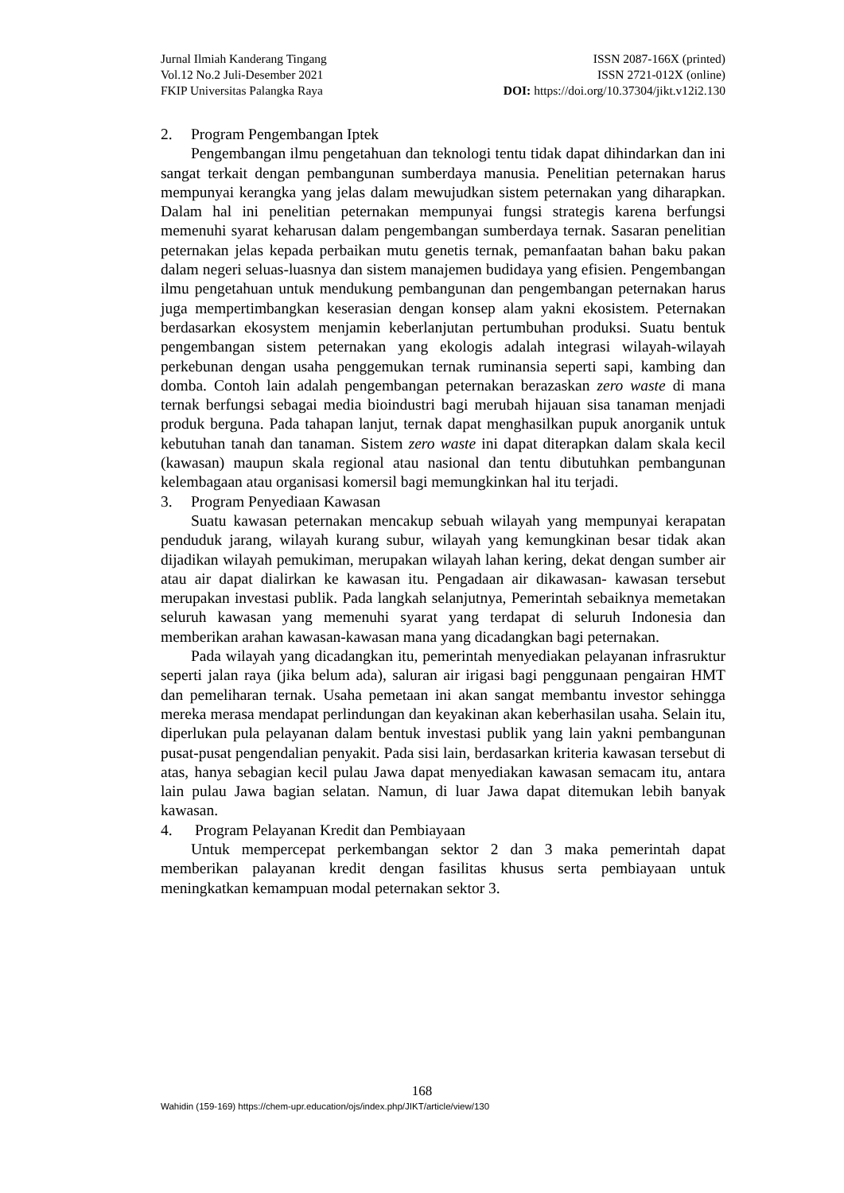Jurnal Ilmiah Kanderang Tingang ISSN 2087-166X (printed)
Vol.12 No.2 Juli-Desember 2021 ISSN 2721-012X (online)
FKIP Universitas Palangka Raya DOI: https://doi.org/10.37304/jikt.v12i2.130
2. Program Pengembangan Iptek
Pengembangan ilmu pengetahuan dan teknologi tentu tidak dapat dihindarkan dan ini sangat terkait dengan pembangunan sumberdaya manusia. Penelitian peternakan harus mempunyai kerangka yang jelas dalam mewujudkan sistem peternakan yang diharapkan. Dalam hal ini penelitian peternakan mempunyai fungsi strategis karena berfungsi memenuhi syarat keharusan dalam pengembangan sumberdaya ternak. Sasaran penelitian peternakan jelas kepada perbaikan mutu genetis ternak, pemanfaatan bahan baku pakan dalam negeri seluas-luasnya dan sistem manajemen budidaya yang efisien. Pengembangan ilmu pengetahuan untuk mendukung pembangunan dan pengembangan peternakan harus juga mempertimbangkan keserasian dengan konsep alam yakni ekosistem. Peternakan berdasarkan ekosystem menjamin keberlanjutan pertumbuhan produksi. Suatu bentuk pengembangan sistem peternakan yang ekologis adalah integrasi wilayah-wilayah perkebunan dengan usaha penggemukan ternak ruminansia seperti sapi, kambing dan domba. Contoh lain adalah pengembangan peternakan berazaskan zero waste di mana ternak berfungsi sebagai media bioindustri bagi merubah hijauan sisa tanaman menjadi produk berguna. Pada tahapan lanjut, ternak dapat menghasilkan pupuk anorganik untuk kebutuhan tanah dan tanaman. Sistem zero waste ini dapat diterapkan dalam skala kecil (kawasan) maupun skala regional atau nasional dan tentu dibutuhkan pembangunan kelembagaan atau organisasi komersil bagi memungkinkan hal itu terjadi.
3. Program Penyediaan Kawasan
Suatu kawasan peternakan mencakup sebuah wilayah yang mempunyai kerapatan penduduk jarang, wilayah kurang subur, wilayah yang kemungkinan besar tidak akan dijadikan wilayah pemukiman, merupakan wilayah lahan kering, dekat dengan sumber air atau air dapat dialirkan ke kawasan itu. Pengadaan air dikawasan- kawasan tersebut merupakan investasi publik. Pada langkah selanjutnya, Pemerintah sebaiknya memetakan seluruh kawasan yang memenuhi syarat yang terdapat di seluruh Indonesia dan memberikan arahan kawasan-kawasan mana yang dicadangkan bagi peternakan.
Pada wilayah yang dicadangkan itu, pemerintah menyediakan pelayanan infrasruktur seperti jalan raya (jika belum ada), saluran air irigasi bagi penggunaan pengairan HMT dan pemeliharan ternak. Usaha pemetaan ini akan sangat membantu investor sehingga mereka merasa mendapat perlindungan dan keyakinan akan keberhasilan usaha. Selain itu, diperlukan pula pelayanan dalam bentuk investasi publik yang lain yakni pembangunan pusat-pusat pengendalian penyakit. Pada sisi lain, berdasarkan kriteria kawasan tersebut di atas, hanya sebagian kecil pulau Jawa dapat menyediakan kawasan semacam itu, antara lain pulau Jawa bagian selatan. Namun, di luar Jawa dapat ditemukan lebih banyak kawasan.
4. Program Pelayanan Kredit dan Pembiayaan
Untuk mempercepat perkembangan sektor 2 dan 3 maka pemerintah dapat memberikan palayanan kredit dengan fasilitas khusus serta pembiayaan untuk meningkatkan kemampuan modal peternakan sektor 3.
168
Wahidin (159-169) https://chem-upr.education/ojs/index.php/JIKT/article/view/130